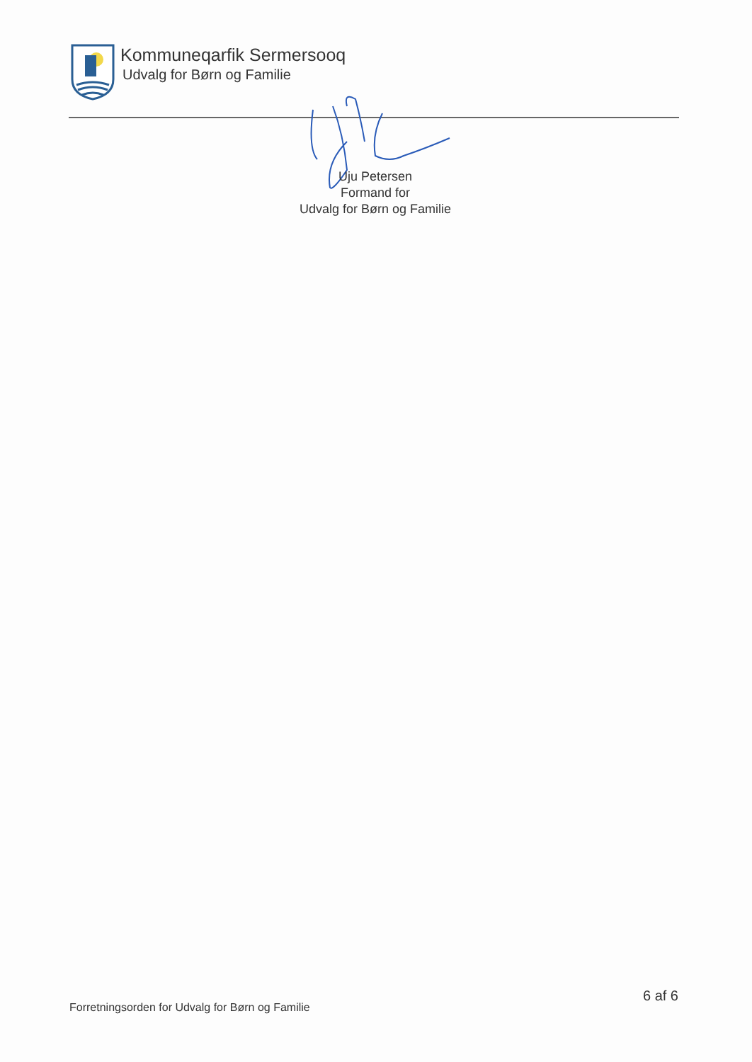Kommuneqarfik Sermersooq
Udvalg for Børn og Familie
Uju Petersen
Formand for
Udvalg for Børn og Familie
Forretningsorden for Udvalg for Børn og Familie
6 af 6